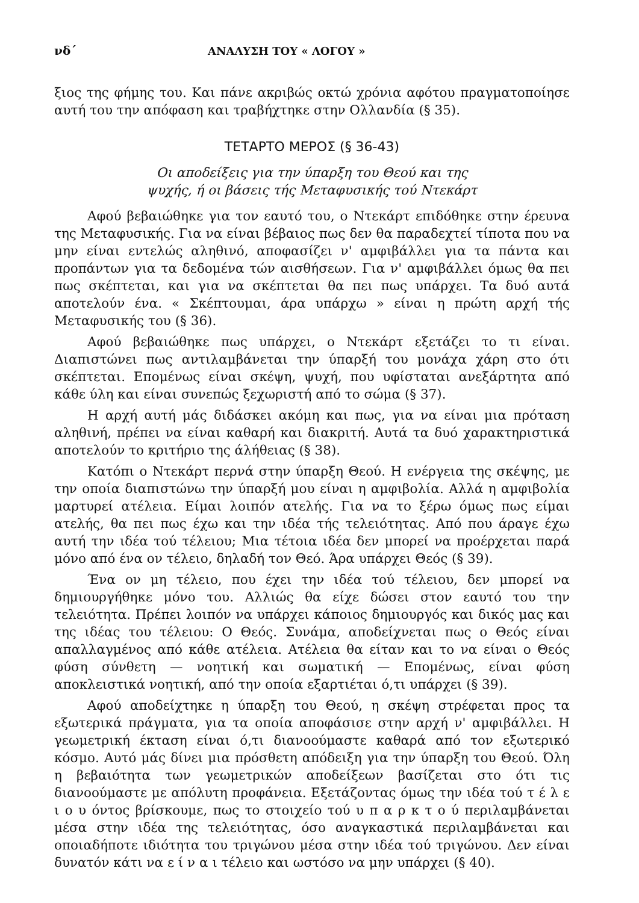νδ΄ ΑΝΑΛΥΣΗ ΤΟΥ « ΛΟΓΟΥ »
ξιος της φήμης του. Και πάνε ακριβώς οκτώ χρόνια αφότου πραγματοποίησε αυτή του την απόφαση και τραβήχτηκε στην Ολλανδία (§ 35).
ΤΕΤΑΡΤΟ ΜΕΡΟΣ (§ 36-43)
Οι αποδείξεις για την ύπαρξη του Θεού και της
ψυχής, ή οι βάσεις τής Μεταφυσικής τού Ντεκάρτ
Αφού βεβαιώθηκε για τον εαυτό του, ο Ντεκάρτ επιδόθηκε στην έρευνα της Μεταφυσικής. Για να είναι βέβαιος πως δεν θα παραδεχτεί τίποτα που να μην είναι εντελώς αληθινό, αποφασίζει ν' αμφιβάλλει για τα πάντα και προπάντων για τα δεδομένα τών αισθήσεων. Για ν' αμφιβάλλει όμως θα πει πως σκέπτεται, και για να σκέπτεται θα πει πως υπάρχει. Τα δυό αυτά αποτελούν ένα. « Σκέπτουμαι, άρα υπάρχω » είναι η πρώτη αρχή τής Μεταφυσικής του (§ 36).
Αφού βεβαιώθηκε πως υπάρχει, ο Ντεκάρτ εξετάζει το τι είναι. Διαπιστώνει πως αντιλαμβάνεται την ύπαρξή του μονάχα χάρη στο ότι σκέπτεται. Επομένως είναι σκέψη, ψυχή, που υφίσταται ανεξάρτητα από κάθε ύλη και είναι συνεπώς ξεχωριστή από το σώμα (§ 37).
Η αρχή αυτή μάς διδάσκει ακόμη και πως, για να είναι μια πρόταση αληθινή, πρέπει να είναι καθαρή και διακριτή. Αυτά τα δυό χαρακτηριστικά αποτελούν το κριτήριο της άλήθειας (§ 38).
Κατόπι ο Ντεκάρτ περνά στην ύπαρξη Θεού. Η ενέργεια της σκέψης, με την οποία διαπιστώνω την ύπαρξή μου είναι η αμφιβολία. Αλλά η αμφιβολία μαρτυρεί ατέλεια. Είμαι λοιπόν ατελής. Για να το ξέρω όμως πως είμαι ατελής, θα πει πως έχω και την ιδέα τής τελειότητας. Από που άραγε έχω αυτή την ιδέα τού τέλειου; Μια τέτοια ιδέα δεν μπορεί να προέρχεται παρά μόνο από ένα ον τέλειο, δηλαδή τον Θεό. Άρα υπάρχει Θεός (§ 39).
Ένα ον μη τέλειο, που έχει την ιδέα τού τέλειου, δεν μπορεί να δημιουργήθηκε μόνο του. Αλλιώς θα είχε δώσει στον εαυτό του την τελειότητα. Πρέπει λοιπόν να υπάρχει κάποιος δημιουργός και δικός μας και της ιδέας του τέλειου: Ο Θεός. Συνάμα, αποδείχνεται πως ο Θεός είναι απαλλαγμένος από κάθε ατέλεια. Ατέλεια θα είταν και το να είναι ο Θεός φύση σύνθετη — νοητική και σωματική — Επομένως, είναι φύση αποκλειστικά νοητική, από την οποία εξαρτιέται ό,τι υπάρχει (§ 39).
Αφού αποδείχτηκε η ύπαρξη του Θεού, η σκέψη στρέφεται προς τα εξωτερικά πράγματα, για τα οποία αποφάσισε στην αρχή ν' αμφιβάλλει. Η γεωμετρική έκταση είναι ό,τι διανοούμαστε καθαρά από τον εξωτερικό κόσμο. Αυτό μάς δίνει μια πρόσθετη απόδειξη για την ύπαρξη του Θεού. Όλη η βεβαιότητα των γεωμετρικών αποδείξεων βασίζεται στο ότι τις διανοούμαστε με απόλυτη προφάνεια. Εξετάζοντας όμως την ιδέα τού τ έ λ ε ι ο υ όντος βρίσκουμε, πως το στοιχείο τού υ π α ρ κ τ ο ύ περιλαμβάνεται μέσα στην ιδέα της τελειότητας, όσο αναγκαστικά περιλαμβάνεται και οποιαδήποτε ιδιότητα του τριγώνου μέσα στην ιδέα τού τριγώνου. Δεν είναι δυνατόν κάτι να ε ί ν α ι τέλειο και ωστόσο να μην υπάρχει (§ 40).